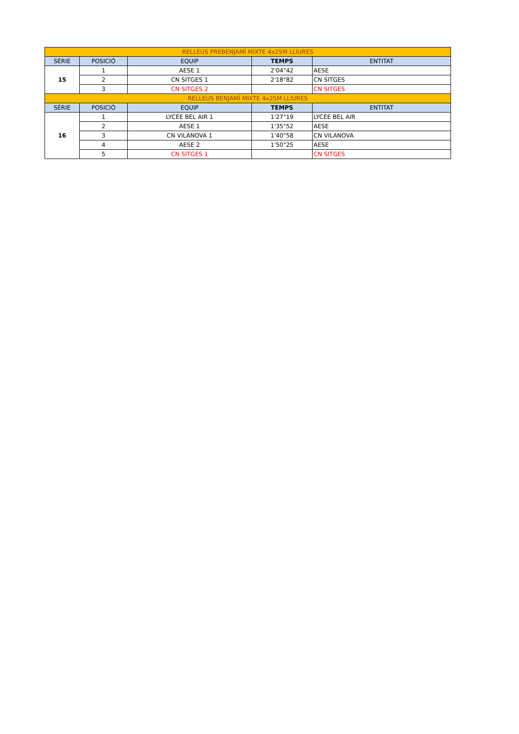| RELLEUS PREBENJAMÍ MIXTE 4x25M LLIURES | | | | |
| SÈRIE | POSICIÓ | EQUIP | TEMPS | ENTITAT |
| 15 | 1 | AESE 1 | 2'04"42 | AESE |
| | 2 | CN SITGES 1 | 2'18"82 | CN SITGES |
| | 3 | CN SITGES 2 | | CN SITGES |
| RELLEUS BENJAMÍ MIXTE 4x25M LLIURES | | | | |
| SÈRIE | POSICIÓ | EQUIP | TEMPS | ENTITAT |
| 16 | 1 | LYCÉE BEL AIR 1 | 1'27"19 | LYCÉE BEL AIR |
| | 2 | AESE 1 | 1'35"52 | AESE |
| | 3 | CN VILANOVA 1 | 1'40"58 | CN VILANOVA |
| | 4 | AESE 2 | 1'50"25 | AESE |
| | 5 | CN SITGES 1 | | CN SITGES |